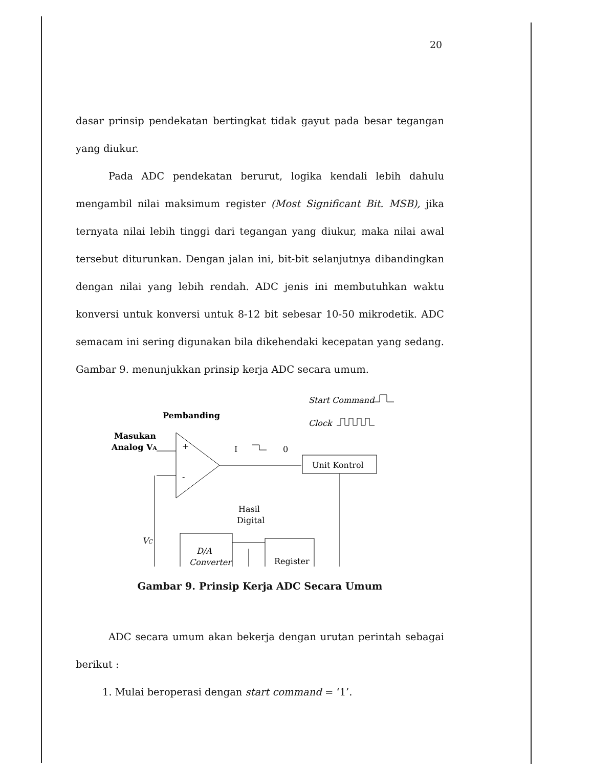20
dasar prinsip pendekatan bertingkat tidak gayut pada besar tegangan yang diukur.
Pada ADC pendekatan berurut, logika kendali lebih dahulu mengambil nilai maksimum register (Most Significant Bit. MSB), jika ternyata nilai lebih tinggi dari tegangan yang diukur, maka nilai awal tersebut diturunkan. Dengan jalan ini, bit-bit selanjutnya dibandingkan dengan nilai yang lebih rendah. ADC jenis ini membutuhkan waktu konversi untuk konversi untuk 8-12 bit sebesar 10-50 mikrodetik. ADC semacam ini sering digunakan bila dikehendaki kecepatan yang sedang. Gambar 9. menunjukkan prinsip kerja ADC secara umum.
Start Command
Pembanding
Clock
Masukan
Analog VA
+
-
I
0
Unit Kontrol
Hasil
Digital
VC
D/A
Converter
Register
Gambar 9. Prinsip Kerja ADC Secara Umum
ADC secara umum akan bekerja dengan urutan perintah sebagai berikut :
1. Mulai beroperasi dengan start command = ‘1’.